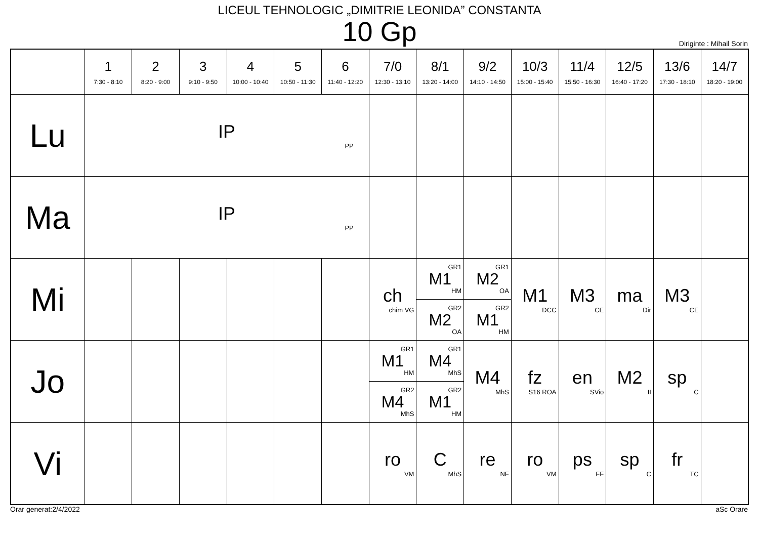LICEUL TEHNOLOGIC „DIMITRIE LEONIDA” CONSTANTA
10 Gp
Diriginte : Mihail Sorin
| | 1 7:30 - 8:10 | 2 8:20 - 9:00 | 3 9:10 - 9:50 | 4 10:00 - 10:40 | 5 10:50 - 11:30 | 6 11:40 - 12:20 | 7/0 12:30 - 13:10 | 8/1 13:20 - 14:00 | 9/2 14:10 - 14:50 | 10/3 15:00 - 15:40 | 11/4 15:50 - 16:30 | 12/5 16:40 - 17:20 | 13/6 17:30 - 18:10 | 14/7 18:20 - 19:00 |
| --- | --- | --- | --- | --- | --- | --- | --- | --- | --- | --- | --- | --- | --- | --- |
| Lu | IP PP | | | | | | | | | | | | | |
| Ma | IP PP | | | | | | | | | | | | | |
| Mi | | | | | | | ch chim VG | GR1 M1 HM GR2 M2 OA | GR1 M2 OA GR2 M1 HM | M1 DCC | M3 CE | ma Dir | M3 CE | |
| Jo | | | | | | | GR1 M1 HM GR2 M4 MhS | GR1 M4 MhS GR2 M1 HM | M4 MhS | fz S16 ROA | en SVio | M2 II | sp C | |
| Vi | | | | | | | ro VM | C MhS | re NF | ro VM | ps FF | sp C | fr TC | |
Orar generat:2/4/2022 aSc Orare